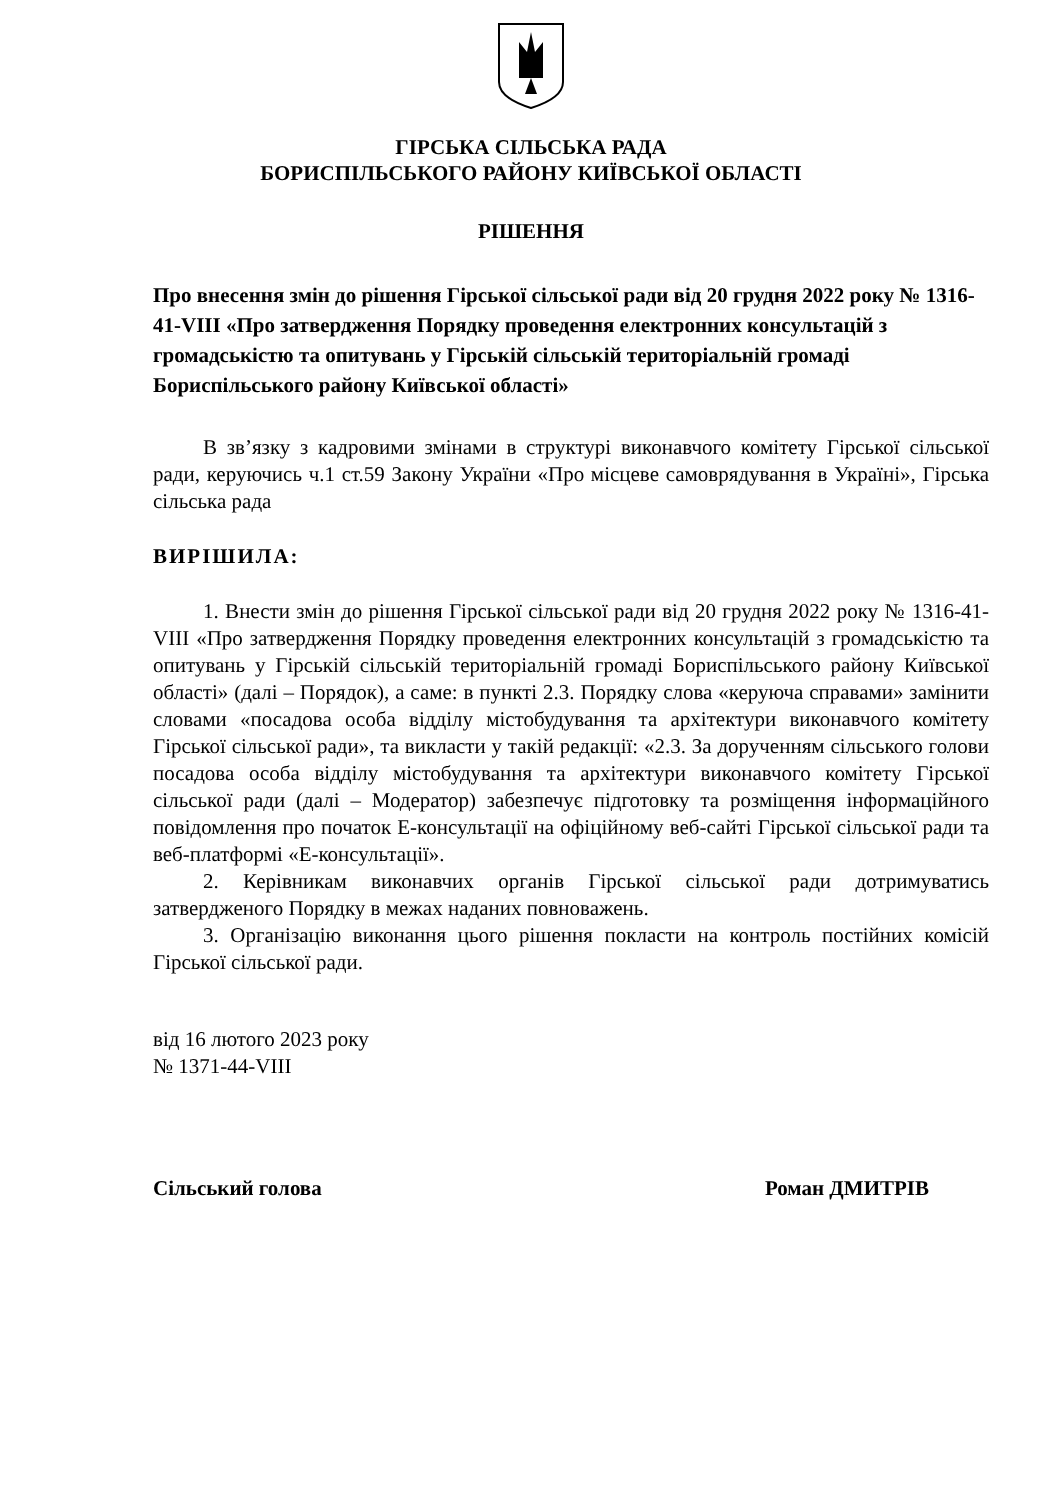ГІРСЬКА СІЛЬСЬКА РАДА
БОРИСПІЛЬСЬКОГО РАЙОНУ КИЇВСЬКОЇ ОБЛАСТІ
РІШЕННЯ
Про внесення змін до рішення Гірської сільської ради від 20 грудня 2022 року № 1316-41-VIII «Про затвердження Порядку проведення електронних консультацій з громадськістю та опитувань у Гірській сільській територіальній громаді Бориспільського району Київської області»
В зв’язку з кадровими змінами в структурі виконавчого комітету Гірської сільської ради, керуючись ч.1 ст.59 Закону України «Про місцеве самоврядування в Україні», Гірська сільська рада
ВИРІШИЛА:
1. Внести змін до рішення Гірської сільської ради від 20 грудня 2022 року № 1316-41-VIII «Про затвердження Порядку проведення електронних консультацій з громадськістю та опитувань у Гірській сільській територіальній громаді Бориспільського району Київської області» (далі – Порядок), а саме: в пункті 2.3. Порядку слова «керуюча справами» замінити словами «посадова особа відділу містобудування та архітектури виконавчого комітету Гірської сільської ради», та викласти у такій редакції: «2.3. За дорученням сільського голови посадова особа відділу містобудування та архітектури виконавчого комітету Гірської сільської ради (далі – Модератор) забезпечує підготовку та розміщення інформаційного повідомлення про початок Е-консультації на офіційному веб-сайті Гірської сільської ради та веб-платформі «Е-консультації».
2. Керівникам виконавчих органів Гірської сільської ради дотримуватись затвердженого Порядку в межах наданих повноважень.
3. Організацію виконання цього рішення покласти на контроль постійних комісій Гірської сільської ради.
від 16 лютого 2023 року
№ 1371-44-VIII
Сільський голова Роман ДМИТРІВ